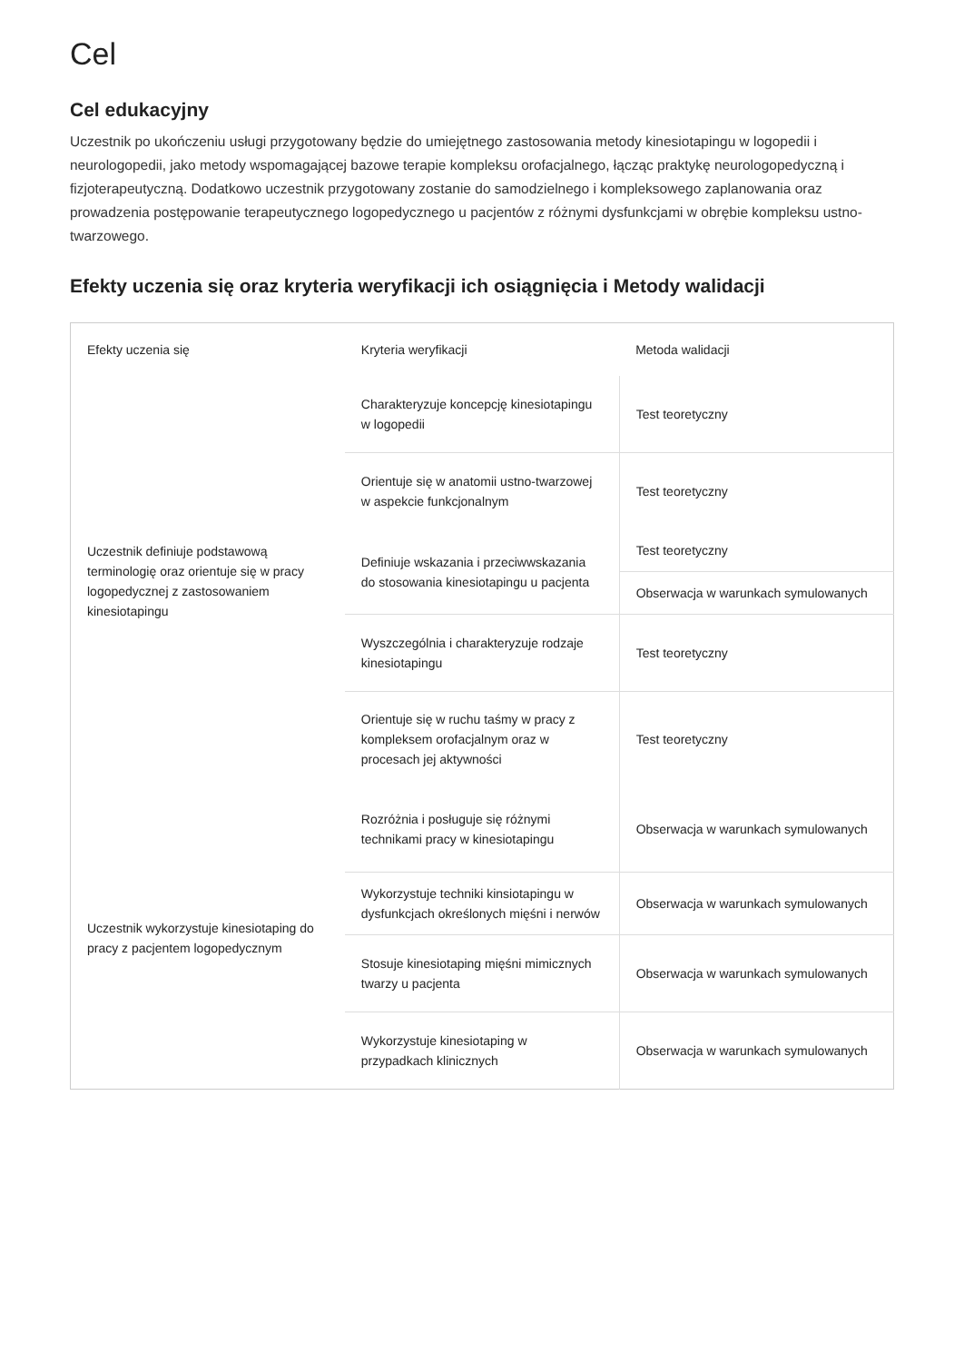Cel
Cel edukacyjny
Uczestnik po ukończeniu usługi przygotowany będzie do umiejętnego zastosowania metody kinesiotapingu w logopedii i neurologopedii, jako metody wspomagającej bazowe terapie kompleksu orofacjalnego, łącząc praktykę neurologopedyczną i fizjoterapeutyczną. Dodatkowo uczestnik przygotowany zostanie do samodzielnego i kompleksowego zaplanowania oraz prowadzenia postępowanie terapeutycznego logopedycznego u pacjentów z różnymi dysfunkcjami w obrębie kompleksu ustno-twarzowego.
Efekty uczenia się oraz kryteria weryfikacji ich osiągnięcia i Metody walidacji
| Efekty uczenia się | Kryteria weryfikacji | Metoda walidacji |
| --- | --- | --- |
| Uczestnik definiuje podstawową terminologię oraz orientuje się w pracy logopedycznej z zastosowaniem kinesiotapingu | Charakteryzuje koncepcję kinesiotapingu w logopedii | Test teoretyczny |
| | Orientuje się w anatomii ustno-twarzowej w aspekcie funkcjonalnym | Test teoretyczny |
| | Definiuje wskazania i przeciwwskazania do stosowania kinesiotapingu u pacjenta | Test teoretyczny |
| | | Obserwacja w warunkach symulowanych |
| | Wyszczególnia i charakteryzuje rodzaje kinesiotapingu | Test teoretyczny |
| | Orientuje się w ruchu taśmy w pracy z kompleksem orofacjalnym oraz w procesach jej aktywności | Test teoretyczny |
| Uczestnik wykorzystuje kinesiotaping do pracy z pacjentem logopedycznym | Rozróżnia i posługuje się różnymi technikami pracy w kinesiotapingu | Obserwacja w warunkach symulowanych |
| | Wykorzystuje techniki kinsiotapingu w dysfunkcjach określonych mięśni i nerwów | Obserwacja w warunkach symulowanych |
| | Stosuje kinesiotaping mięśni mimicznych twarzy u pacjenta | Obserwacja w warunkach symulowanych |
| | Wykorzystuje kinesiotaping w przypadkach klinicznych | Obserwacja w warunkach symulowanych |